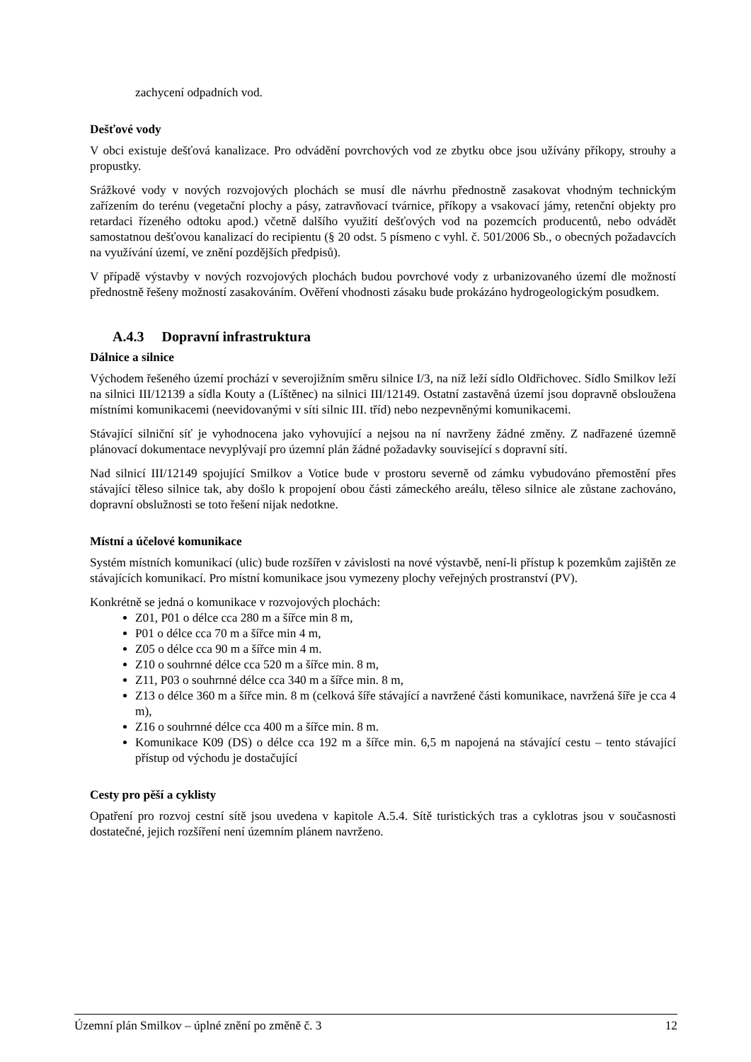zachycení odpadních vod.
Dešťové vody
V obci existuje dešťová kanalizace. Pro odvádění povrchových vod ze zbytku obce jsou užívány příkopy, strouhy a propustky.
Srážkové vody v nových rozvojových plochách se musí dle návrhu přednostně zasakovat vhodným technickým zařízením do terénu (vegetační plochy a pásy, zatravňovací tvárnice, příkopy a vsakovací jámy, retenční objekty pro retardaci řízeného odtoku apod.) včetně dalšího využití dešťových vod na pozemcích producentů, nebo odvádět samostatnou dešťovou kanalizací do recipientu (§ 20 odst. 5 písmeno c vyhl. č. 501/2006 Sb., o obecných požadavcích na využívání území, ve znění pozdějších předpisů).
V případě výstavby v nových rozvojových plochách budou povrchové vody z urbanizovaného území dle možností přednostně řešeny možností zasakováním. Ověření vhodnosti zásaku bude prokázáno hydrogeologickým posudkem.
A.4.3 Dopravní infrastruktura
Dálnice a silnice
Východem řešeného území prochází v severojižním směru silnice I/3, na níž leží sídlo Oldřichovec. Sídlo Smilkov leží na silnici III/12139 a sídla Kouty a (Líštěnec) na silnici III/12149. Ostatní zastavěná území jsou dopravně obsloužena místními komunikacemi (neevidovanými v síti silnic III. tříd) nebo nezpevněnými komunikacemi.
Stávající silniční síť je vyhodnocena jako vyhovující a nejsou na ní navrženy žádné změny. Z nadřazené územně plánovací dokumentace nevyplývají pro územní plán žádné požadavky související s dopravní sítí.
Nad silnicí III/12149 spojující Smilkov a Votice bude v prostoru severně od zámku vybudováno přemostění přes stávající těleso silnice tak, aby došlo k propojení obou části zámeckého areálu, těleso silnice ale zůstane zachováno, dopravní obslužnosti se toto řešení nijak nedotkne.
Místní a účelové komunikace
Systém místních komunikací (ulic) bude rozšířen v závislosti na nové výstavbě, není-li přístup k pozemkům zajištěn ze stávajících komunikací. Pro místní komunikace jsou vymezeny plochy veřejných prostranství (PV).
Konkrétně se jedná o komunikace v rozvojových plochách:
Z01, P01 o délce cca 280 m a šířce min 8 m,
P01 o délce cca 70 m a šířce min 4 m,
Z05 o délce cca 90 m a šířce min 4 m.
Z10 o souhrnné délce cca 520 m a šířce min. 8 m,
Z11, P03 o souhrnné délce cca 340 m a šířce min. 8 m,
Z13 o délce 360 m a šířce min. 8 m (celková šíře stávající a navržené části komunikace, navržená šíře je cca 4 m),
Z16 o souhrnné délce cca 400 m a šířce min. 8 m.
Komunikace K09 (DS) o délce cca 192 m a šířce min. 6,5 m napojená na stávající cestu – tento stávající přístup od východu je dostačující
Cesty pro pěší a cyklisty
Opatření pro rozvoj cestní sítě jsou uvedena v kapitole A.5.4. Sítě turistických tras a cyklotras jsou v současnosti dostatečné, jejich rozšíření není územním plánem navrženo.
Územní plán Smilkov – úplné znění po změně č. 3 12